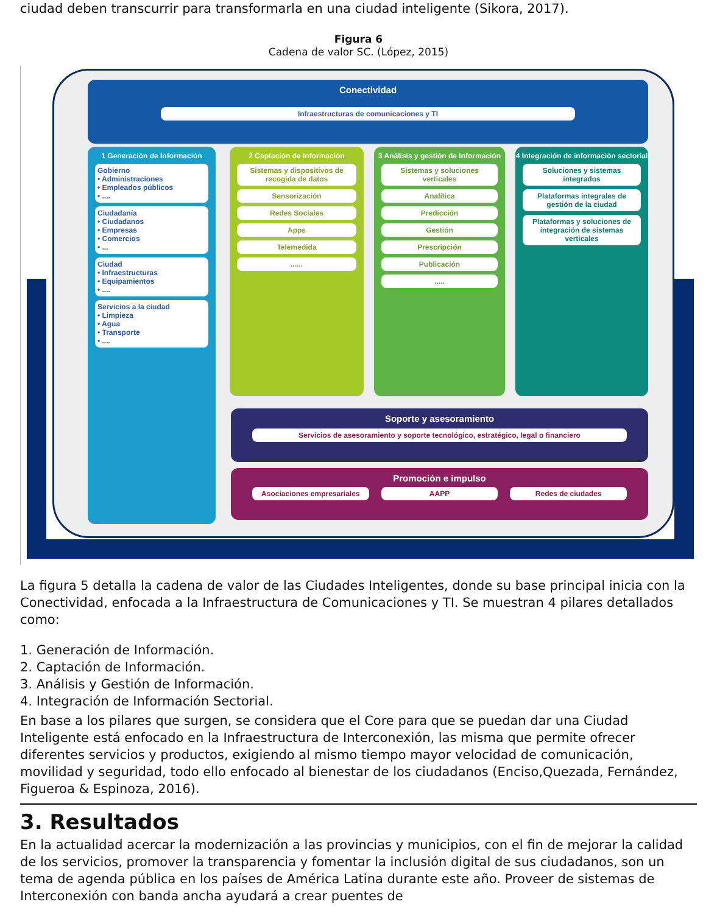ciudad deben transcurrir para transformarla en una ciudad inteligente (Sikora, 2017).
Figura 6
Cadena de valor SC. (López, 2015)
Conectividad
Infraestructuras de comunicaciones y TI
1 Generación de Información
Gobierno
• Administraciones
• Empleados públicos
• ....
Ciudadanía
• Ciudadanos
• Empresas
• Comercios
• ...
Ciudad
• Infraestructuras
• Equipamientos
• ....
Servicios a la ciudad
• Limpieza
• Agua
• Transporte
• ....
2 Captación de Información
Sistemas y dispositivos de recogida de datos
Sensorización
Redes Sociales
Apps
Telemedida
......
3 Análisis y gestión de Información
Sistemas y soluciones verticales
Analítica
Predicción
Gestión
Prescripción
Publicación
.....
4 Integración de información sectorial
Soluciones y sistemas integrados
Plataformas integrales de gestión de la ciudad
Plataformas y soluciones de integración de sistemas verticales
Soporte y asesoramiento
Servicios de asesoramiento y soporte tecnológico, estratégico, legal o financiero
Promoción e impulso
Asociaciones empresariales AAPP Redes de ciudades
La figura 5 detalla la cadena de valor de las Ciudades Inteligentes, donde su base principal inicia con la Conectividad, enfocada a la Infraestructura de Comunicaciones y TI. Se muestran 4 pilares detallados como:
1. Generación de Información.
2. Captación de Información.
3. Análisis y Gestión de Información.
4. Integración de Información Sectorial.
En base a los pilares que surgen, se considera que el Core para que se puedan dar una Ciudad Inteligente está enfocado en la Infraestructura de Interconexión, las misma que permite ofrecer diferentes servicios y productos, exigiendo al mismo tiempo mayor velocidad de comunicación, movilidad y seguridad, todo ello enfocado al bienestar de los ciudadanos (Enciso,Quezada, Fernández, Figueroa & Espinoza, 2016).
3. Resultados
En la actualidad acercar la modernización a las provincias y municipios, con el fin de mejorar la calidad de los servicios, promover la transparencia y fomentar la inclusión digital de sus ciudadanos, son un tema de agenda pública en los países de América Latina durante este año. Proveer de sistemas de Interconexión con banda ancha ayudará a crear puentes de